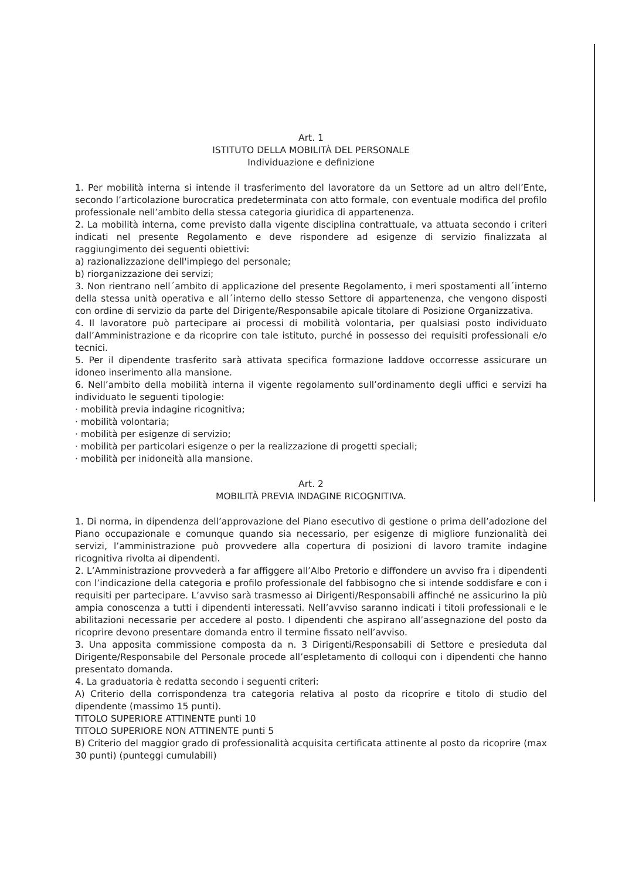Art. 1
ISTITUTO DELLA MOBILITÀ DEL PERSONALE
Individuazione e definizione
1. Per mobilità interna si intende il trasferimento del lavoratore da un Settore ad un altro dell’Ente, secondo l’articolazione burocratica predeterminata con atto formale, con eventuale modifica del profilo professionale nell’ambito della stessa categoria giuridica di appartenenza.
2. La mobilità interna, come previsto dalla vigente disciplina contrattuale, va attuata secondo i criteri indicati nel presente Regolamento e deve rispondere ad esigenze di servizio finalizzata al raggiungimento dei seguenti obiettivi:
a) razionalizzazione dell'impiego del personale;
b) riorganizzazione dei servizi;
3. Non rientrano nell´ambito di applicazione del presente Regolamento, i meri spostamenti all´interno della stessa unità operativa e all´interno dello stesso Settore di appartenenza, che vengono disposti con ordine di servizio da parte del Dirigente/Responsabile apicale titolare di Posizione Organizzativa.
4. Il lavoratore può partecipare ai processi di mobilità volontaria, per qualsiasi posto individuato dall’Amministrazione e da ricoprire con tale istituto, purché in possesso dei requisiti professionali e/o tecnici.
5. Per il dipendente trasferito sarà attivata specifica formazione laddove occorresse assicurare un idoneo inserimento alla mansione.
6. Nell’ambito della mobilità interna il vigente regolamento sull’ordinamento degli uffici e servizi ha individuato le seguenti tipologie:
· mobilità previa indagine ricognitiva;
· mobilità volontaria;
· mobilità per esigenze di servizio;
· mobilità per particolari esigenze o per la realizzazione di progetti speciali;
· mobilità per inidoneità alla mansione.
Art. 2
MOBILITÀ PREVIA INDAGINE RICOGNITIVA.
1. Di norma, in dipendenza dell’approvazione del Piano esecutivo di gestione o prima dell’adozione del Piano occupazionale e comunque quando sia necessario, per esigenze di migliore funzionalità dei servizi, l’amministrazione può provvedere alla copertura di posizioni di lavoro tramite indagine ricognitiva rivolta ai dipendenti.
2. L’Amministrazione provvederà a far affiggere all’Albo Pretorio e diffondere un avviso fra i dipendenti con l’indicazione della categoria e profilo professionale del fabbisogno che si intende soddisfare e con i requisiti per partecipare. L’avviso sarà trasmesso ai Dirigenti/Responsabili affinché ne assicurino la più ampia conoscenza a tutti i dipendenti interessati. Nell’avviso saranno indicati i titoli professionali e le abilitazioni necessarie per accedere al posto. I dipendenti che aspirano all’assegnazione del posto da ricoprire devono presentare domanda entro il termine fissato nell’avviso.
3. Una apposita commissione composta da n. 3 Dirigenti/Responsabili di Settore e presieduta dal Dirigente/Responsabile del Personale procede all’espletamento di colloqui con i dipendenti che hanno presentato domanda.
4. La graduatoria è redatta secondo i seguenti criteri:
A) Criterio della corrispondenza tra categoria relativa al posto da ricoprire e titolo di studio del dipendente (massimo 15 punti).
TITOLO SUPERIORE ATTINENTE punti 10
TITOLO SUPERIORE NON ATTINENTE punti 5
B) Criterio del maggior grado di professionalità acquisita certificata attinente al posto da ricoprire (max 30 punti) (punteggi cumulabili)